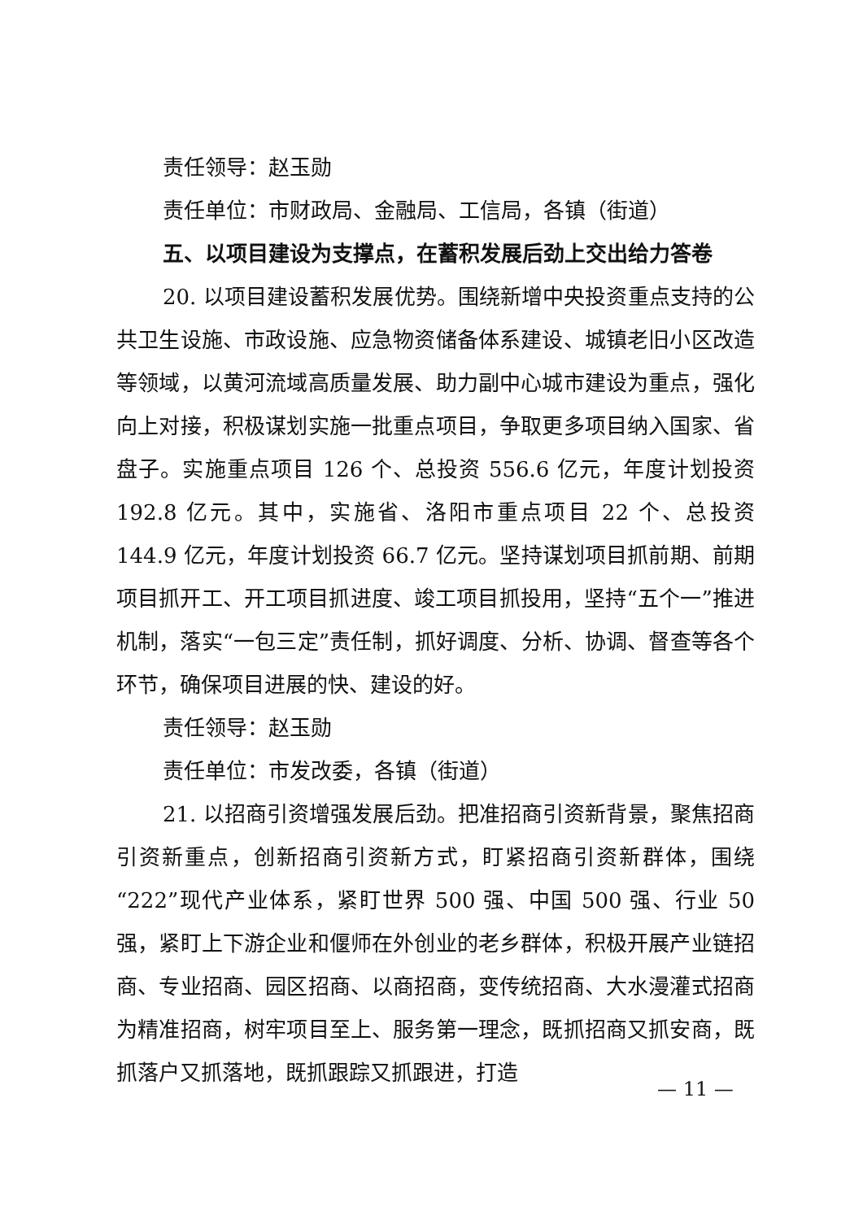责任领导：赵玉勋
责任单位：市财政局、金融局、工信局，各镇（街道）
五、以项目建设为支撑点，在蓄积发展后劲上交出给力答卷
20. 以项目建设蓄积发展优势。围绕新增中央投资重点支持的公共卫生设施、市政设施、应急物资储备体系建设、城镇老旧小区改造等领域，以黄河流域高质量发展、助力副中心城市建设为重点，强化向上对接，积极谋划实施一批重点项目，争取更多项目纳入国家、省盘子。实施重点项目 126 个、总投资 556.6 亿元，年度计划投资 192.8 亿元。其中，实施省、洛阳市重点项目 22 个、总投资 144.9 亿元，年度计划投资 66.7 亿元。坚持谋划项目抓前期、前期项目抓开工、开工项目抓进度、竣工项目抓投用，坚持“五个一”推进机制，落实“一包三定”责任制，抓好调度、分析、协调、督查等各个环节，确保项目进展的快、建设的好。
责任领导：赵玉勋
责任单位：市发改委，各镇（街道）
21. 以招商引资增强发展后劲。把准招商引资新背景，聚焦招商引资新重点，创新招商引资新方式，盯紧招商引资新群体，围绕“222”现代产业体系，紧盯世界 500 强、中国 500 强、行业 50 强，紧盯上下游企业和偃师在外创业的老乡群体，积极开展产业链招商、专业招商、园区招商、以商招商，变传统招商、大水漫灌式招商为精准招商，树牢项目至上、服务第一理念，既抓招商又抓安商，既抓落户又抓落地，既抓跟踪又抓跟进，打造
— 11 —